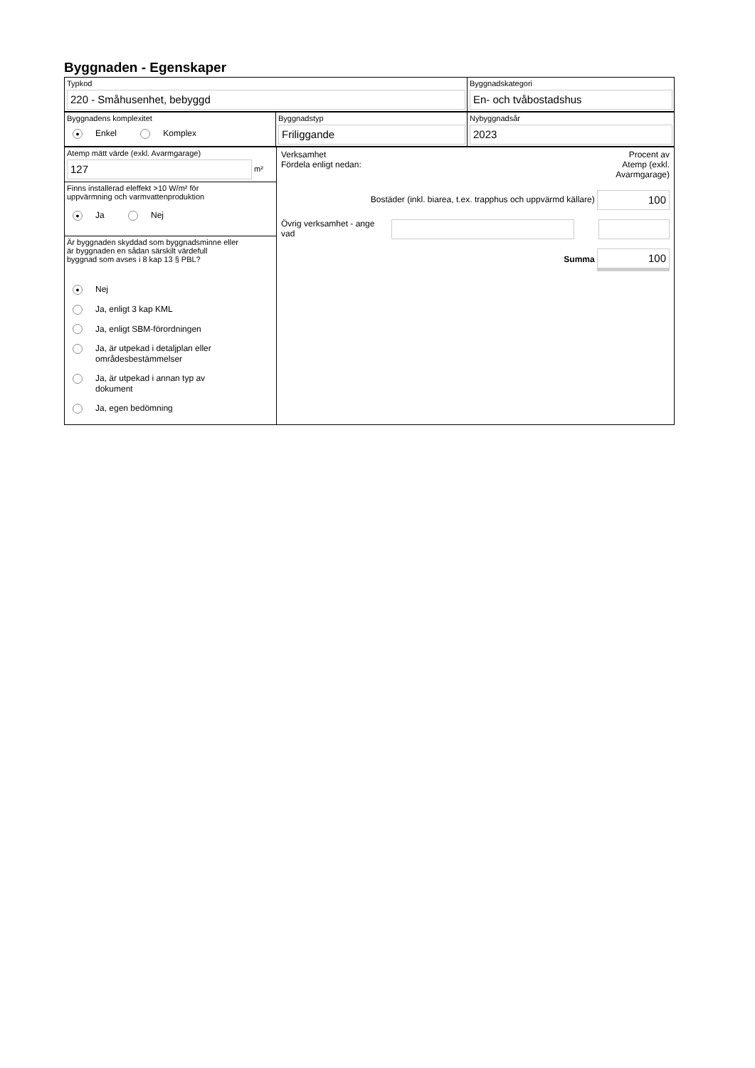Byggnaden - Egenskaper
Typkod
220 - Småhusenhet, bebyggd
Byggnadskategori
En- och tvåbostadshus
Byggnadens komplexitet
● Enkel Komplex
Byggnadstyp
Friliggande
Nybyggnadsår
2023
Atemp mätt värde (exkl. Avarmgarage)
127
m²
Finns installerad eleffekt >10 W/m² för
uppvärmning och varmvattenproduktion
● Ja Nej
Är byggnaden skyddad som byggnadsminne eller
är byggnaden en sådan särskilt värdefull
byggnad som avses i 8 kap 13 § PBL?
● Nej
Ja, enligt 3 kap KML
Ja, enligt SBM-förordningen
Ja, är utpekad i detaljplan eller
områdesbestämmelser
Ja, är utpekad i annan typ av
dokument
Ja, egen bedömning
Verksamhet
Fördela enligt nedan:
Procent av
Atemp (exkl.
Avarmgarage)
Bostäder (inkl. biarea, t.ex. trapphus och uppvärmd källare)
100
Övrig verksamhet - ange vad
Summa
100